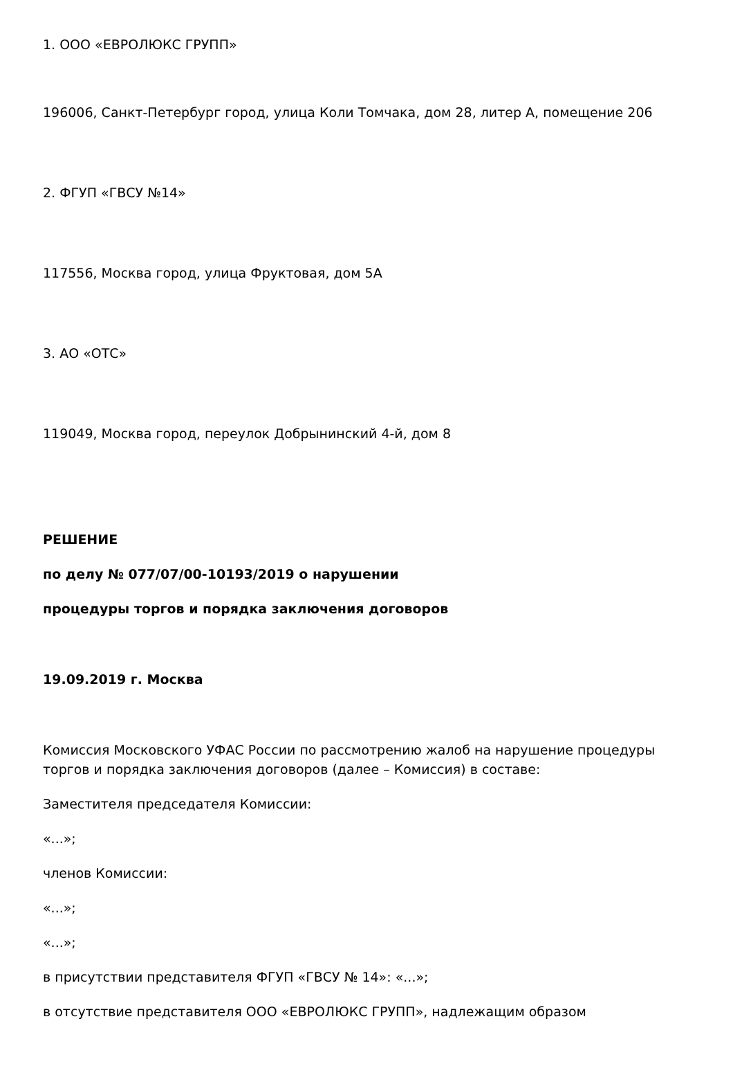1. ООО «ЕВРОЛЮКС ГРУПП»
196006, Санкт-Петербург город, улица Коли Томчака, дом 28, литер А, помещение 206
2. ФГУП «ГВСУ №14»
117556, Москва город, улица Фруктовая, дом 5А
3. АО «ОТС»
119049, Москва город, переулок Добрынинский 4-й, дом 8
РЕШЕНИЕ
по делу № 077/07/00-10193/2019 о нарушении
процедуры торгов и порядка заключения договоров
19.09.2019 г. Москва
Комиссия Московского УФАС России по рассмотрению жалоб на нарушение процедуры торгов и порядка заключения договоров (далее – Комиссия) в составе:
Заместителя председателя Комиссии:
«...»;
членов Комиссии:
«...»;
«...»;
в присутствии представителя ФГУП «ГВСУ № 14»: «...»;
в отсутствие представителя ООО «ЕВРОЛЮКС ГРУПП», надлежащим образом